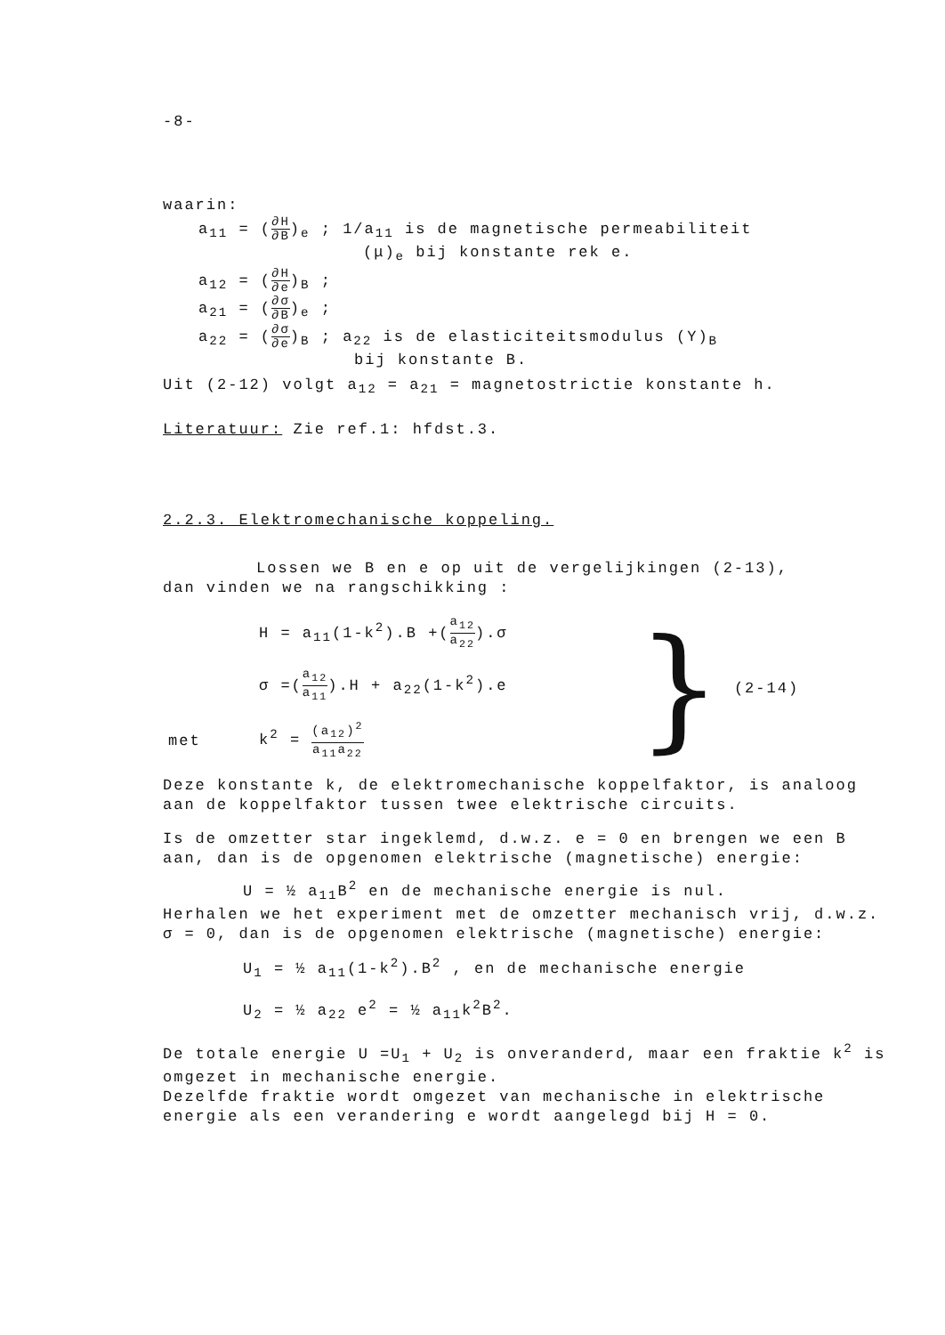-8-
waarin:
a<sub>11</sub> = (∂H ∂B)<sub>e</sub> ; 1/a<sub>11</sub> is de magnetische permeabiliteit
(μ)<sub>e</sub> bij konstante rek e.
a<sub>12</sub> = (∂H ∂e)<sub>B</sub> ;
a<sub>21</sub> = (∂σ ∂B)<sub>e</sub> ;
a<sub>22</sub> = (∂σ ∂e)<sub>B</sub> ; a<sub>22</sub> is de elasticiteitsmodulus (Y)<sub>B</sub>
bij konstante B.
Uit (2-12) volgt a<sub>12</sub> = a<sub>21</sub> = magnetostrictie konstante h.
Literatuur: Zie ref.1: hfdst.3.
2.2.3. Elektromechanische koppeling.
Lossen we B en e op uit de vergelijkingen (2-13),
dan vinden we na rangschikking :
| | H = a<sub>11</sub>(1-k<sup>2</sup>).B +( a<sub>12</sub> a<sub>22</sub> ).σ | } | (2-14) |
| | σ =( a<sub>12</sub> a<sub>11</sub> ).H + a<sub>22</sub>(1-k<sup>2</sup>).e | | |
| met | k<sup>2</sup> = (a<sub>12</sub>)<sup>2</sup> a<sub>11</sub>a<sub>22</sub> | | |
Deze konstante k, de elektromechanische koppelfaktor, is analoog aan de koppelfaktor tussen twee elektrische circuits.
Is de omzetter star ingeklemd, d.w.z. e = 0 en brengen we een B aan, dan is de opgenomen elektrische (magnetische) energie:
U = ½ a<sub>11</sub>B<sup>2</sup> en de mechanische energie is nul.
Herhalen we het experiment met de omzetter mechanisch vrij, d.w.z. σ = 0, dan is de opgenomen elektrische (magnetische) energie:
U<sub>1</sub> = ½ a<sub>11</sub>(1-k<sup>2</sup>).B<sup>2</sup> , en de mechanische energie
U<sub>2</sub> = ½ a<sub>22</sub> e<sup>2</sup> = ½ a<sub>11</sub>k<sup>2</sup>B<sup>2</sup>.
De totale energie U =U<sub>1</sub> + U<sub>2</sub> is onveranderd, maar een fraktie k<sup>2</sup> is omgezet in mechanische energie.
Dezelfde fraktie wordt omgezet van mechanische in elektrische energie als een verandering e wordt aangelegd bij H = 0.